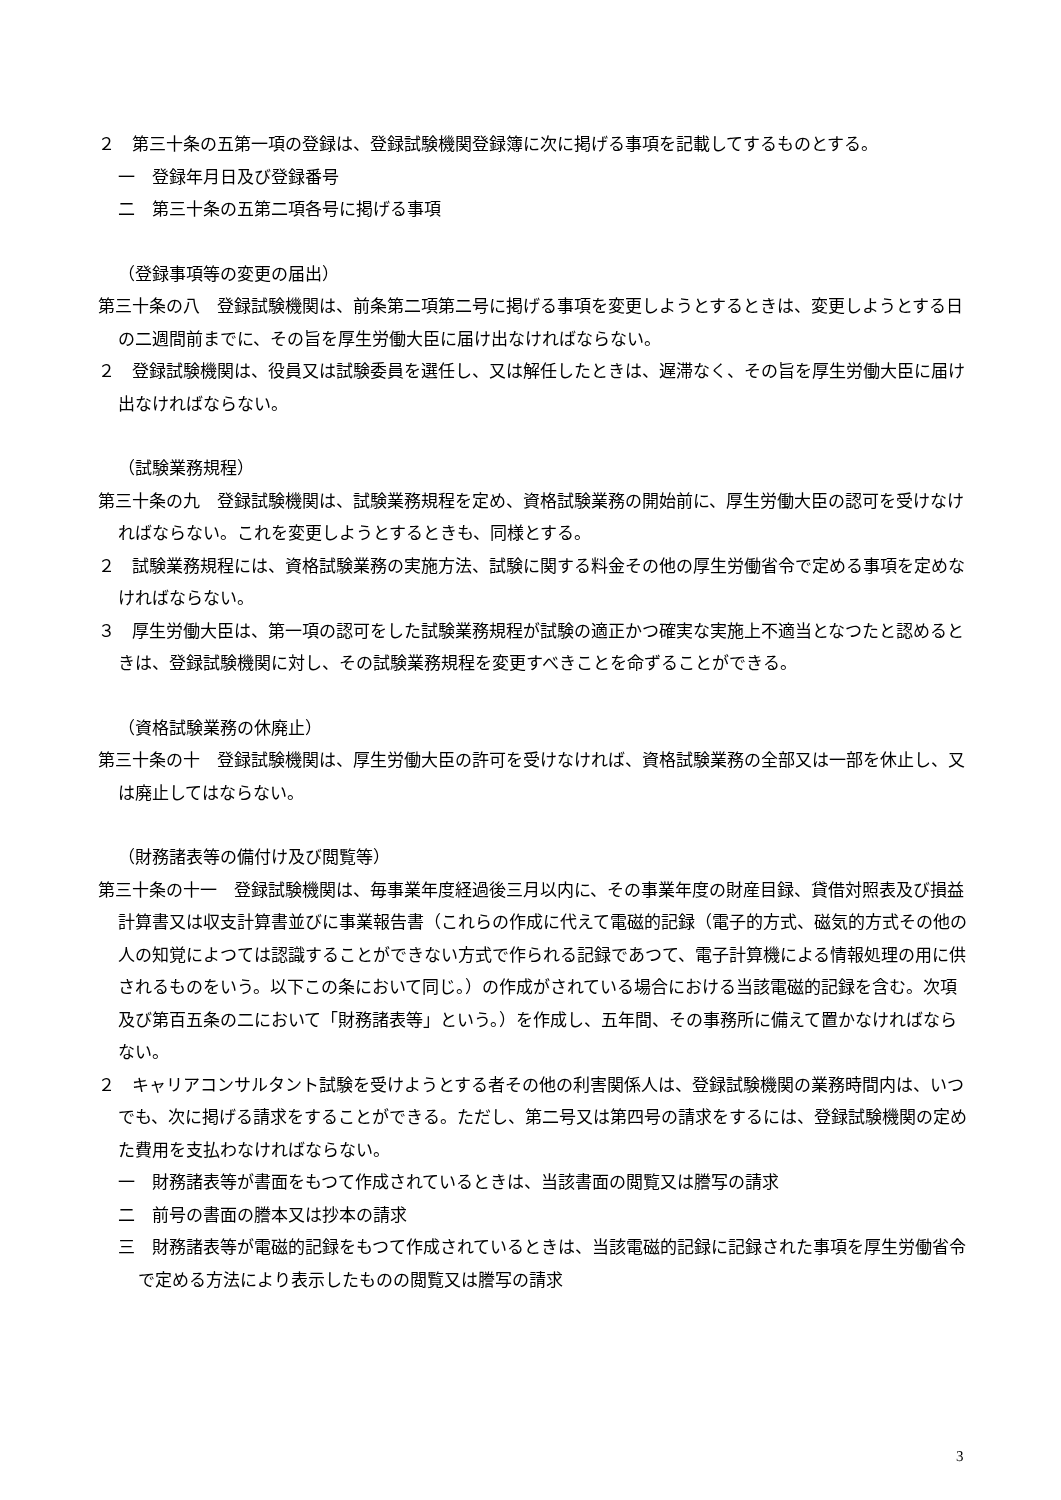２　第三十条の五第一項の登録は、登録試験機関登録簿に次に掲げる事項を記載してするものとする。
一　登録年月日及び登録番号
二　第三十条の五第二項各号に掲げる事項
（登録事項等の変更の届出）
第三十条の八　登録試験機関は、前条第二項第二号に掲げる事項を変更しようとするときは、変更しようとする日の二週間前までに、その旨を厚生労働大臣に届け出なければならない。
２　登録試験機関は、役員又は試験委員を選任し、又は解任したときは、遅滞なく、その旨を厚生労働大臣に届け出なければならない。
（試験業務規程）
第三十条の九　登録試験機関は、試験業務規程を定め、資格試験業務の開始前に、厚生労働大臣の認可を受けなければならない。これを変更しようとするときも、同様とする。
２　試験業務規程には、資格試験業務の実施方法、試験に関する料金その他の厚生労働省令で定める事項を定めなければならない。
３　厚生労働大臣は、第一項の認可をした試験業務規程が試験の適正かつ確実な実施上不適当となつたと認めるときは、登録試験機関に対し、その試験業務規程を変更すべきことを命ずることができる。
（資格試験業務の休廃止）
第三十条の十　登録試験機関は、厚生労働大臣の許可を受けなければ、資格試験業務の全部又は一部を休止し、又は廃止してはならない。
（財務諸表等の備付け及び閲覧等）
第三十条の十一　登録試験機関は、毎事業年度経過後三月以内に、その事業年度の財産目録、貸借対照表及び損益計算書又は収支計算書並びに事業報告書（これらの作成に代えて電磁的記録（電子的方式、磁気的方式その他の人の知覚によつては認識することができない方式で作られる記録であつて、電子計算機による情報処理の用に供されるものをいう。以下この条において同じ。）の作成がされている場合における当該電磁的記録を含む。次項及び第百五条の二において「財務諸表等」という。）を作成し、五年間、その事務所に備えて置かなければならない。
２　キャリアコンサルタント試験を受けようとする者その他の利害関係人は、登録試験機関の業務時間内は、いつでも、次に掲げる請求をすることができる。ただし、第二号又は第四号の請求をするには、登録試験機関の定めた費用を支払わなければならない。
一　財務諸表等が書面をもつて作成されているときは、当該書面の閲覧又は謄写の請求
二　前号の書面の謄本又は抄本の請求
三　財務諸表等が電磁的記録をもつて作成されているときは、当該電磁的記録に記録された事項を厚生労働省令で定める方法により表示したものの閲覧又は謄写の請求
3